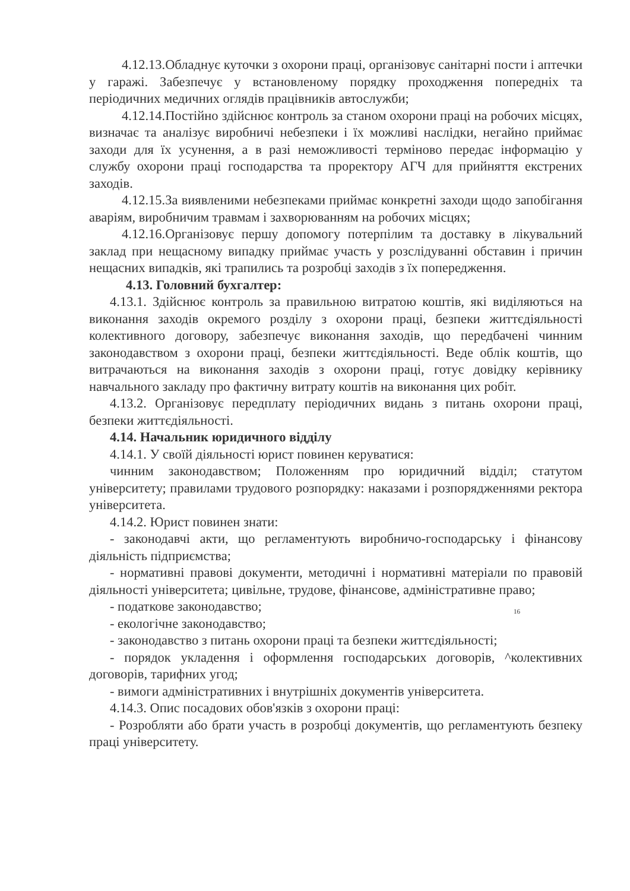4.12.13.Обладнує куточки з охорони праці, організовує санітарні пости і аптечки у гаражі. Забезпечує у встановленому порядку проходження попередніх та періодичних медичних оглядів працівників автослужби;
4.12.14.Постійно здійснює контроль за станом охорони праці на робочих місцях, визначає та аналізує виробничі небезпеки і їх можливі наслідки, негайно приймає заходи для їх усунення, а в разі неможливості терміново передає інформацію у службу охорони праці господарства та проректору АГЧ для прийняття екстрених заходів.
4.12.15.За виявленими небезпеками приймає конкретні заходи щодо запобігання аваріям, виробничим травмам і захворюванням на робочих місцях;
4.12.16.Організовує першу допомогу потерпілим та доставку в лікувальний заклад при нещасному випадку приймає участь у розслідуванні обставин і причин нещасних випадків, які трапились та розробці заходів з їх попередження.
4.13. Головний бухгалтер:
4.13.1. Здійснює контроль за правильною витратою коштів, які виділяються на виконання заходів окремого розділу з охорони праці, безпеки життєдіяльності колективного договору, забезпечує виконання заходів, що передбачені чинним законодавством з охорони праці, безпеки життєдіяльності. Веде облік коштів, що витрачаються на виконання заходів з охорони праці, готує довідку керівнику навчального закладу про фактичну витрату коштів на виконання цих робіт.
4.13.2. Організовує передплату періодичних видань з питань охорони праці, безпеки життєдіяльності.
4.14. Начальник юридичного відділу
4.14.1. У своїй діяльності юрист повинен керуватися:
чинним законодавством; Положенням про юридичний відділ; статутом університету; правилами трудового розпорядку: наказами і розпорядженнями ректора університета.
4.14.2. Юрист повинен знати:
- законодавчі акти, що регламентують виробничо-господарську і фінансову діяльність підприємства;
- нормативні правові документи, методичні і нормативні матеріали по правовій діяльності університета; цивільне, трудове, фінансове, адміністративне право;
- податкове законодавство;
16
- екологічне законодавство;
- законодавство з питань охорони праці та безпеки життєдіяльності;
- порядок укладення і оформлення господарських договорів, ^колективних договорів, тарифних угод;
- вимоги адміністративних і внутрішніх документів університета.
4.14.3. Опис посадових обов'язків з охорони праці:
- Розробляти або брати участь в розробці документів, що регламентують безпеку праці університету.